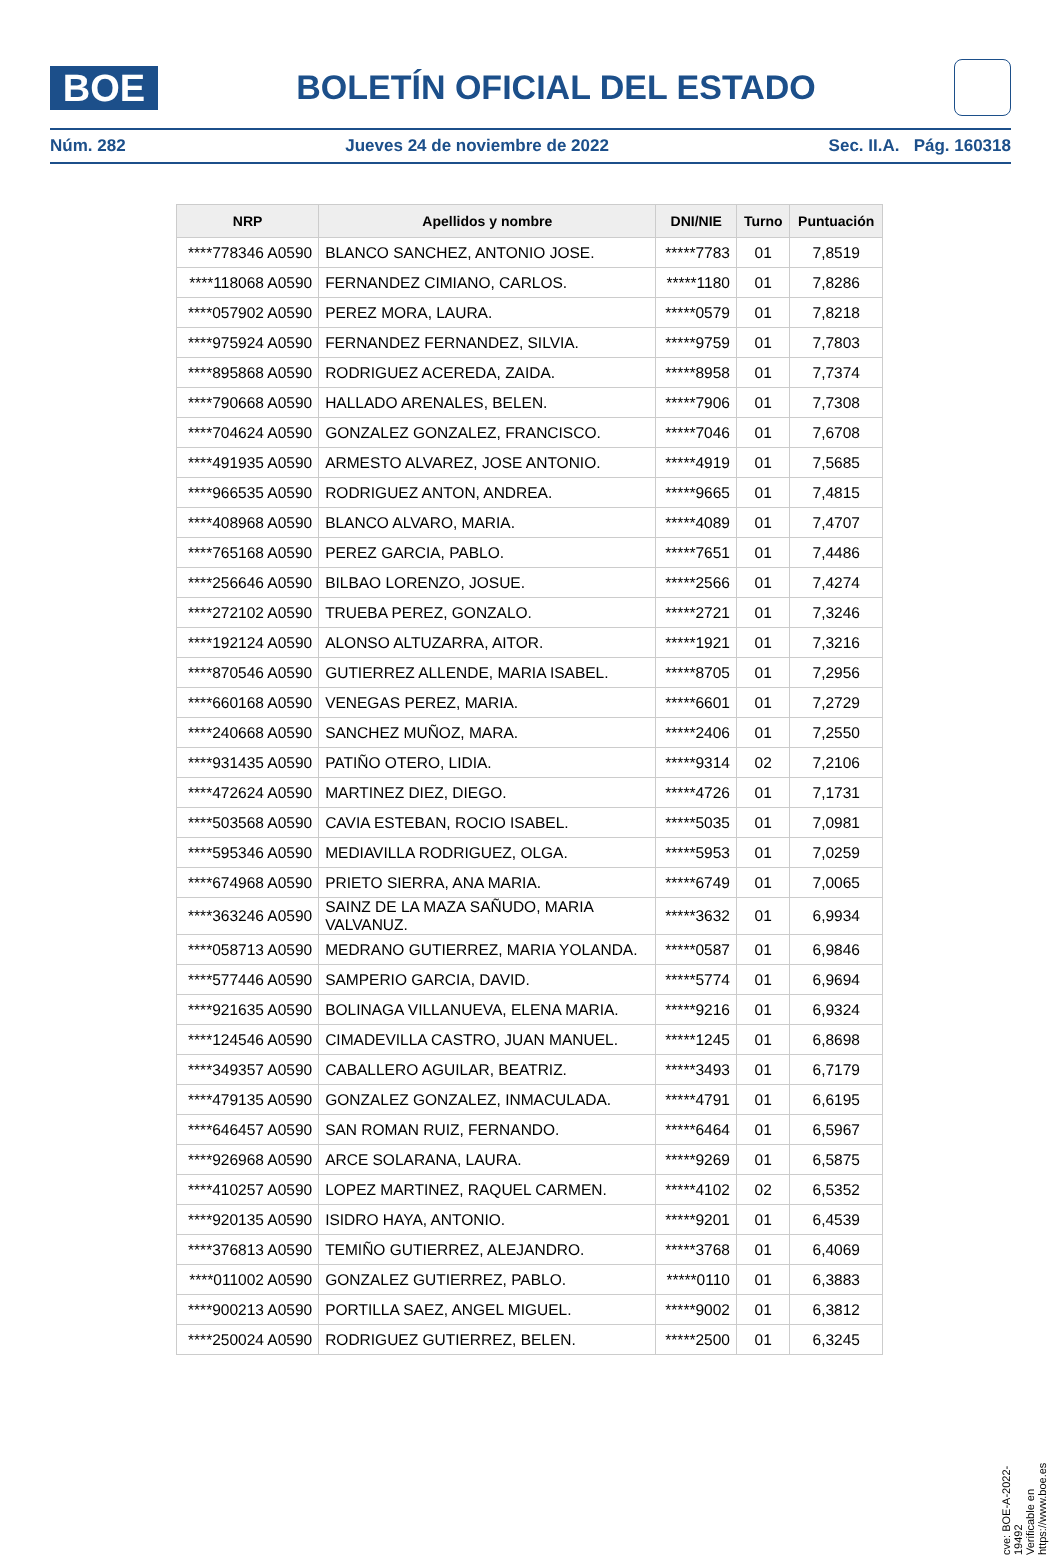BOE
BOLETÍN OFICIAL DEL ESTADO
Núm. 282 Jueves 24 de noviembre de 2022 Sec. II.A. Pág. 160318
| NRP | Apellidos y nombre | DNI/NIE | Turno | Puntuación |
| --- | --- | --- | --- | --- |
| ****778346 A0590 | BLANCO SANCHEZ, ANTONIO JOSE. | *****7783 | 01 | 7,8519 |
| ****118068 A0590 | FERNANDEZ CIMIANO, CARLOS. | *****1180 | 01 | 7,8286 |
| ****057902 A0590 | PEREZ MORA, LAURA. | *****0579 | 01 | 7,8218 |
| ****975924 A0590 | FERNANDEZ FERNANDEZ, SILVIA. | *****9759 | 01 | 7,7803 |
| ****895868 A0590 | RODRIGUEZ ACEREDA, ZAIDA. | *****8958 | 01 | 7,7374 |
| ****790668 A0590 | HALLADO ARENALES, BELEN. | *****7906 | 01 | 7,7308 |
| ****704624 A0590 | GONZALEZ GONZALEZ, FRANCISCO. | *****7046 | 01 | 7,6708 |
| ****491935 A0590 | ARMESTO ALVAREZ, JOSE ANTONIO. | *****4919 | 01 | 7,5685 |
| ****966535 A0590 | RODRIGUEZ ANTON, ANDREA. | *****9665 | 01 | 7,4815 |
| ****408968 A0590 | BLANCO ALVARO, MARIA. | *****4089 | 01 | 7,4707 |
| ****765168 A0590 | PEREZ GARCIA, PABLO. | *****7651 | 01 | 7,4486 |
| ****256646 A0590 | BILBAO LORENZO, JOSUE. | *****2566 | 01 | 7,4274 |
| ****272102 A0590 | TRUEBA PEREZ, GONZALO. | *****2721 | 01 | 7,3246 |
| ****192124 A0590 | ALONSO ALTUZARRA, AITOR. | *****1921 | 01 | 7,3216 |
| ****870546 A0590 | GUTIERREZ ALLENDE, MARIA ISABEL. | *****8705 | 01 | 7,2956 |
| ****660168 A0590 | VENEGAS PEREZ, MARIA. | *****6601 | 01 | 7,2729 |
| ****240668 A0590 | SANCHEZ MUÑOZ, MARA. | *****2406 | 01 | 7,2550 |
| ****931435 A0590 | PATIÑO OTERO, LIDIA. | *****9314 | 02 | 7,2106 |
| ****472624 A0590 | MARTINEZ DIEZ, DIEGO. | *****4726 | 01 | 7,1731 |
| ****503568 A0590 | CAVIA ESTEBAN, ROCIO ISABEL. | *****5035 | 01 | 7,0981 |
| ****595346 A0590 | MEDIAVILLA RODRIGUEZ, OLGA. | *****5953 | 01 | 7,0259 |
| ****674968 A0590 | PRIETO SIERRA, ANA MARIA. | *****6749 | 01 | 7,0065 |
| ****363246 A0590 | SAINZ DE LA MAZA SAÑUDO, MARIA VALVANUZ. | *****3632 | 01 | 6,9934 |
| ****058713 A0590 | MEDRANO GUTIERREZ, MARIA YOLANDA. | *****0587 | 01 | 6,9846 |
| ****577446 A0590 | SAMPERIO GARCIA, DAVID. | *****5774 | 01 | 6,9694 |
| ****921635 A0590 | BOLINAGA VILLANUEVA, ELENA MARIA. | *****9216 | 01 | 6,9324 |
| ****124546 A0590 | CIMADEVILLA CASTRO, JUAN MANUEL. | *****1245 | 01 | 6,8698 |
| ****349357 A0590 | CABALLERO AGUILAR, BEATRIZ. | *****3493 | 01 | 6,7179 |
| ****479135 A0590 | GONZALEZ GONZALEZ, INMACULADA. | *****4791 | 01 | 6,6195 |
| ****646457 A0590 | SAN ROMAN RUIZ, FERNANDO. | *****6464 | 01 | 6,5967 |
| ****926968 A0590 | ARCE SOLARANA, LAURA. | *****9269 | 01 | 6,5875 |
| ****410257 A0590 | LOPEZ MARTINEZ, RAQUEL CARMEN. | *****4102 | 02 | 6,5352 |
| ****920135 A0590 | ISIDRO HAYA, ANTONIO. | *****9201 | 01 | 6,4539 |
| ****376813 A0590 | TEMIÑO GUTIERREZ, ALEJANDRO. | *****3768 | 01 | 6,4069 |
| ****011002 A0590 | GONZALEZ GUTIERREZ, PABLO. | *****0110 | 01 | 6,3883 |
| ****900213 A0590 | PORTILLA SAEZ, ANGEL MIGUEL. | *****9002 | 01 | 6,3812 |
| ****250024 A0590 | RODRIGUEZ GUTIERREZ, BELEN. | *****2500 | 01 | 6,3245 |
cve: BOE-A-2022-19492
Verificable en https://www.boe.es